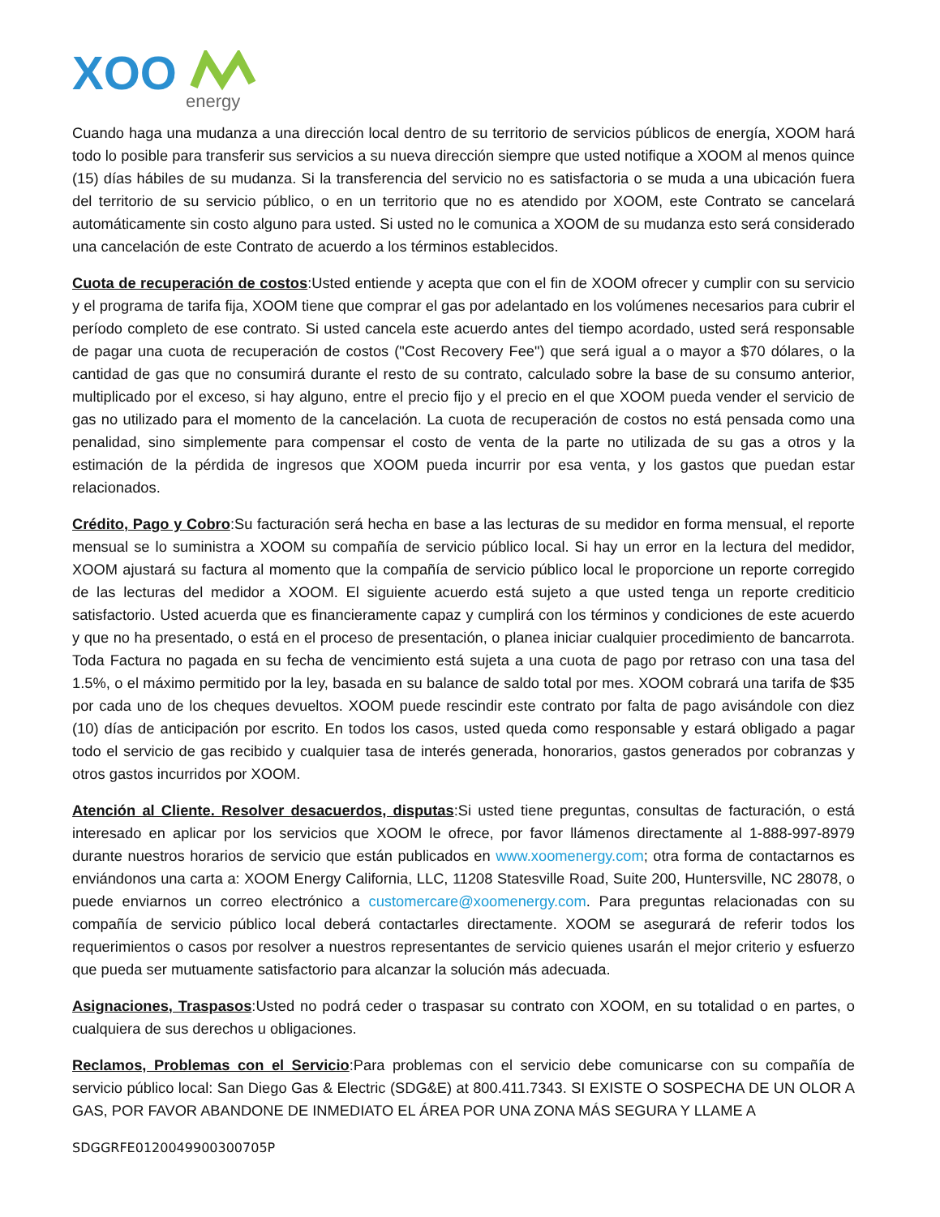XOO
energy
Cuando haga una mudanza a una dirección local dentro de su territorio de servicios públicos de energía, XOOM hará todo lo posible para transferir sus servicios a su nueva dirección siempre que usted notifique a XOOM al menos quince (15) días hábiles de su mudanza. Si la transferencia del servicio no es satisfactoria o se muda a una ubicación fuera del territorio de su servicio público, o en un territorio que no es atendido por XOOM, este Contrato se cancelará automáticamente sin costo alguno para usted. Si usted no le comunica a XOOM de su mudanza esto será considerado una cancelación de este Contrato de acuerdo a los términos establecidos.
Cuota de recuperación de costos:Usted entiende y acepta que con el fin de XOOM ofrecer y cumplir con su servicio y el programa de tarifa fija, XOOM tiene que comprar el gas por adelantado en los volúmenes necesarios para cubrir el período completo de ese contrato. Si usted cancela este acuerdo antes del tiempo acordado, usted será responsable de pagar una cuota de recuperación de costos ("Cost Recovery Fee") que será igual a o mayor a $70 dólares, o la cantidad de gas que no consumirá durante el resto de su contrato, calculado sobre la base de su consumo anterior, multiplicado por el exceso, si hay alguno, entre el precio fijo y el precio en el que XOOM pueda vender el servicio de gas no utilizado para el momento de la cancelación. La cuota de recuperación de costos no está pensada como una penalidad, sino simplemente para compensar el costo de venta de la parte no utilizada de su gas a otros y la estimación de la pérdida de ingresos que XOOM pueda incurrir por esa venta, y los gastos que puedan estar relacionados.
Crédito, Pago y Cobro:Su facturación será hecha en base a las lecturas de su medidor en forma mensual, el reporte mensual se lo suministra a XOOM su compañía de servicio público local. Si hay un error en la lectura del medidor, XOOM ajustará su factura al momento que la compañía de servicio público local le proporcione un reporte corregido de las lecturas del medidor a XOOM. El siguiente acuerdo está sujeto a que usted tenga un reporte crediticio satisfactorio. Usted acuerda que es financieramente capaz y cumplirá con los términos y condiciones de este acuerdo y que no ha presentado, o está en el proceso de presentación, o planea iniciar cualquier procedimiento de bancarrota. Toda Factura no pagada en su fecha de vencimiento está sujeta a una cuota de pago por retraso con una tasa del 1.5%, o el máximo permitido por la ley, basada en su balance de saldo total por mes. XOOM cobrará una tarifa de $35 por cada uno de los cheques devueltos. XOOM puede rescindir este contrato por falta de pago avisándole con diez (10) días de anticipación por escrito. En todos los casos, usted queda como responsable y estará obligado a pagar todo el servicio de gas recibido y cualquier tasa de interés generada, honorarios, gastos generados por cobranzas y otros gastos incurridos por XOOM.
Atención al Cliente. Resolver desacuerdos, disputas:Si usted tiene preguntas, consultas de facturación, o está interesado en aplicar por los servicios que XOOM le ofrece, por favor llámenos directamente al 1-888-997-8979 durante nuestros horarios de servicio que están publicados en www.xoomenergy.com; otra forma de contactarnos es enviándonos una carta a: XOOM Energy California, LLC, 11208 Statesville Road, Suite 200, Huntersville, NC 28078, o puede enviarnos un correo electrónico a customercare@xoomenergy.com. Para preguntas relacionadas con su compañía de servicio público local deberá contactarles directamente. XOOM se asegurará de referir todos los requerimientos o casos por resolver a nuestros representantes de servicio quienes usarán el mejor criterio y esfuerzo que pueda ser mutuamente satisfactorio para alcanzar la solución más adecuada.
Asignaciones, Traspasos:Usted no podrá ceder o traspasar su contrato con XOOM, en su totalidad o en partes, o cualquiera de sus derechos u obligaciones.
Reclamos, Problemas con el Servicio:Para problemas con el servicio debe comunicarse con su compañía de servicio público local: San Diego Gas & Electric (SDG&E) at 800.411.7343. SI EXISTE O SOSPECHA DE UN OLOR A GAS, POR FAVOR ABANDONE DE INMEDIATO EL ÁREA POR UNA ZONA MÁS SEGURA Y LLAME A
SDGGRFE0120049900300705P